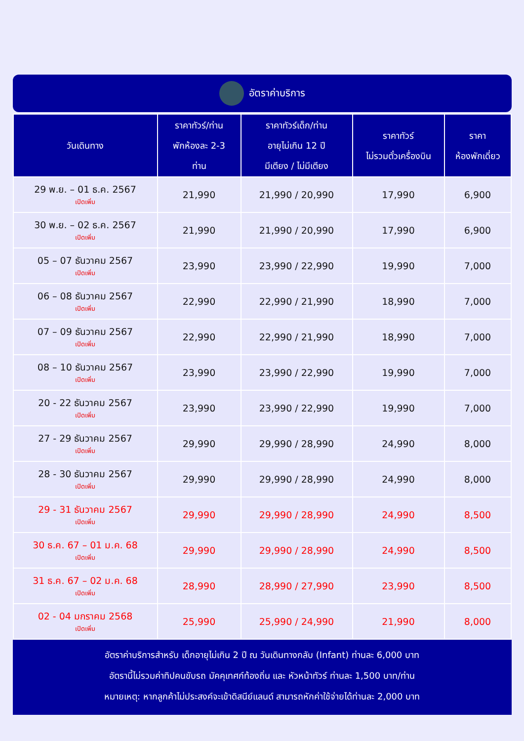อัตราค่าบริการ
| วันเดินทาง | ราคาทัวร์/ท่าน พักห้องละ 2-3 ท่าน | ราคาทัวร์เด็ก/ท่าน อายุไม่เกิน 12 ปี มีเตียง / ไม่มีเตียง | ราคาทัวร์ ไม่รวมตั๋วเครื่องบิน | ราคา ห้องพักเดี่ยว |
| --- | --- | --- | --- | --- |
| 29 พ.ย. – 01 ธ.ค. 2567 เปิดเพิ่ม | 21,990 | 21,990 / 20,990 | 17,990 | 6,900 |
| 30 พ.ย. – 02 ธ.ค. 2567 เปิดเพิ่ม | 21,990 | 21,990 / 20,990 | 17,990 | 6,900 |
| 05 – 07 ธันวาคม 2567 เปิดเพิ่ม | 23,990 | 23,990 / 22,990 | 19,990 | 7,000 |
| 06 – 08 ธันวาคม 2567 เปิดเพิ่ม | 22,990 | 22,990 / 21,990 | 18,990 | 7,000 |
| 07 – 09 ธันวาคม 2567 เปิดเพิ่ม | 22,990 | 22,990 / 21,990 | 18,990 | 7,000 |
| 08 – 10 ธันวาคม 2567 เปิดเพิ่ม | 23,990 | 23,990 / 22,990 | 19,990 | 7,000 |
| 20 - 22 ธันวาคม 2567 เปิดเพิ่ม | 23,990 | 23,990 / 22,990 | 19,990 | 7,000 |
| 27 - 29 ธันวาคม 2567 เปิดเพิ่ม | 29,990 | 29,990 / 28,990 | 24,990 | 8,000 |
| 28 - 30 ธันวาคม 2567 เปิดเพิ่ม | 29,990 | 29,990 / 28,990 | 24,990 | 8,000 |
| 29 - 31 ธันวาคม 2567 เปิดเพิ่ม | 29,990 | 29,990 / 28,990 | 24,990 | 8,500 |
| 30 ธ.ค. 67 – 01 ม.ค. 68 เปิดเพิ่ม | 29,990 | 29,990 / 28,990 | 24,990 | 8,500 |
| 31 ธ.ค. 67 – 02 ม.ค. 68 เปิดเพิ่ม | 28,990 | 28,990 / 27,990 | 23,990 | 8,500 |
| 02 - 04 มกราคม 2568 เปิดเพิ่ม | 25,990 | 25,990 / 24,990 | 21,990 | 8,000 |
อัตราค่าบริการสำหรับ เด็กอายุไม่เกิน 2 ปี ณ วันเดินทางกลับ (Infant) ท่านละ 6,000 บาท
อัตรานี้ไม่รวมค่าทิปคนขับรถ มัคคุเทศก์ท้องถิ่น และ หัวหน้าทัวร์ ท่านละ 1,500 บาท/ท่าน
หมายเหตุ: หากลูกค้าไม่ประสงค์จะเข้าดิสนีย์แลนด์ สามารถหักค่าใช้จ่ายได้ท่านละ 2,000 บาท